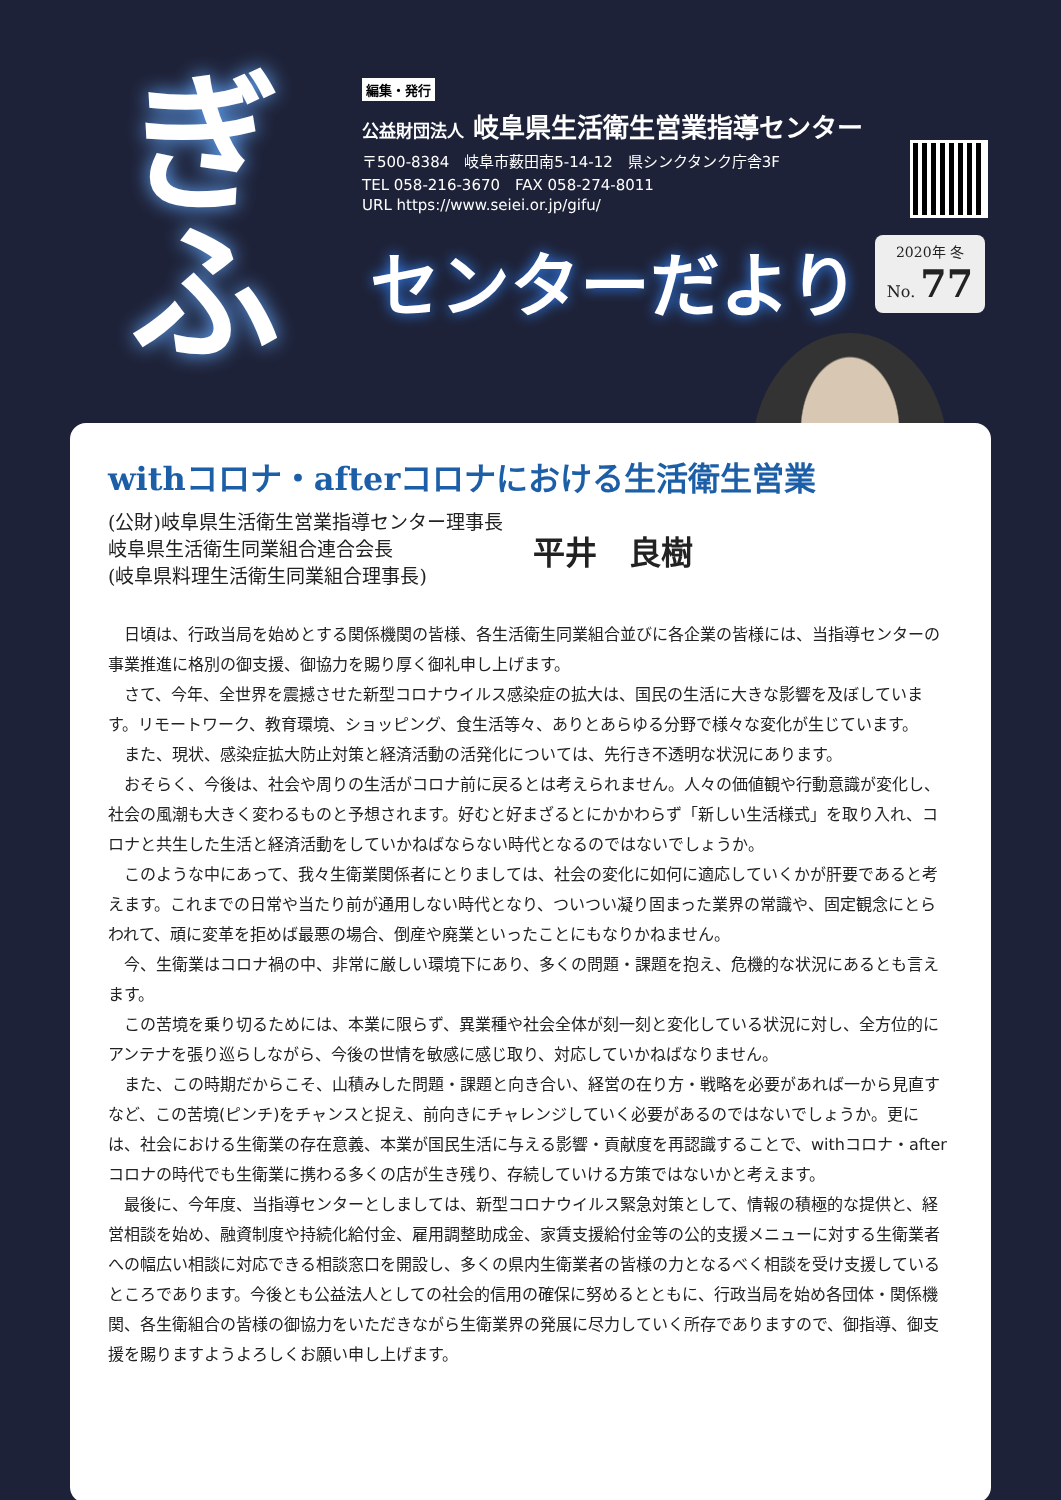ぎ
ふ
編集・発行
公益財団法人 岐阜県生活衛生営業指導センター
〒500-8384　岐阜市薮田南5-14-12　県シンクタンク庁舎3F
TEL 058-216-3670　FAX 058-274-8011
URL https://www.seiei.or.jp/gifu/
センターだより
2020年 冬
No. 77
withコロナ・afterコロナにおける生活衛生営業
(公財)岐阜県生活衛生営業指導センター理事長
岐阜県生活衛生同業組合連合会長
(岐阜県料理生活衛生同業組合理事長)
平井　良樹
日頃は、行政当局を始めとする関係機関の皆様、各生活衛生同業組合並びに各企業の皆様には、当指導センターの事業推進に格別の御支援、御協力を賜り厚く御礼申し上げます。
さて、今年、全世界を震撼させた新型コロナウイルス感染症の拡大は、国民の生活に大きな影響を及ぼしています。リモートワーク、教育環境、ショッピング、食生活等々、ありとあらゆる分野で様々な変化が生じています。
また、現状、感染症拡大防止対策と経済活動の活発化については、先行き不透明な状況にあります。
おそらく、今後は、社会や周りの生活がコロナ前に戻るとは考えられません。人々の価値観や行動意識が変化し、社会の風潮も大きく変わるものと予想されます。好むと好まざるとにかかわらず「新しい生活様式」を取り入れ、コロナと共生した生活と経済活動をしていかねばならない時代となるのではないでしょうか。
このような中にあって、我々生衛業関係者にとりましては、社会の変化に如何に適応していくかが肝要であると考えます。これまでの日常や当たり前が通用しない時代となり、ついつい凝り固まった業界の常識や、固定観念にとらわれて、頑に変革を拒めば最悪の場合、倒産や廃業といったことにもなりかねません。
今、生衛業はコロナ禍の中、非常に厳しい環境下にあり、多くの問題・課題を抱え、危機的な状況にあるとも言えます。
この苦境を乗り切るためには、本業に限らず、異業種や社会全体が刻一刻と変化している状況に対し、全方位的にアンテナを張り巡らしながら、今後の世情を敏感に感じ取り、対応していかねばなりません。
また、この時期だからこそ、山積みした問題・課題と向き合い、経営の在り方・戦略を必要があれば一から見直すなど、この苦境(ピンチ)をチャンスと捉え、前向きにチャレンジしていく必要があるのではないでしょうか。更には、社会における生衛業の存在意義、本業が国民生活に与える影響・貢献度を再認識することで、withコロナ・afterコロナの時代でも生衛業に携わる多くの店が生き残り、存続していける方策ではないかと考えます。
最後に、今年度、当指導センターとしましては、新型コロナウイルス緊急対策として、情報の積極的な提供と、経営相談を始め、融資制度や持続化給付金、雇用調整助成金、家賃支援給付金等の公的支援メニューに対する生衛業者への幅広い相談に対応できる相談窓口を開設し、多くの県内生衛業者の皆様の力となるべく相談を受け支援しているところであります。今後とも公益法人としての社会的信用の確保に努めるとともに、行政当局を始め各団体・関係機関、各生衛組合の皆様の御協力をいただきながら生衛業界の発展に尽力していく所存でありますので、御指導、御支援を賜りますようよろしくお願い申し上げます。